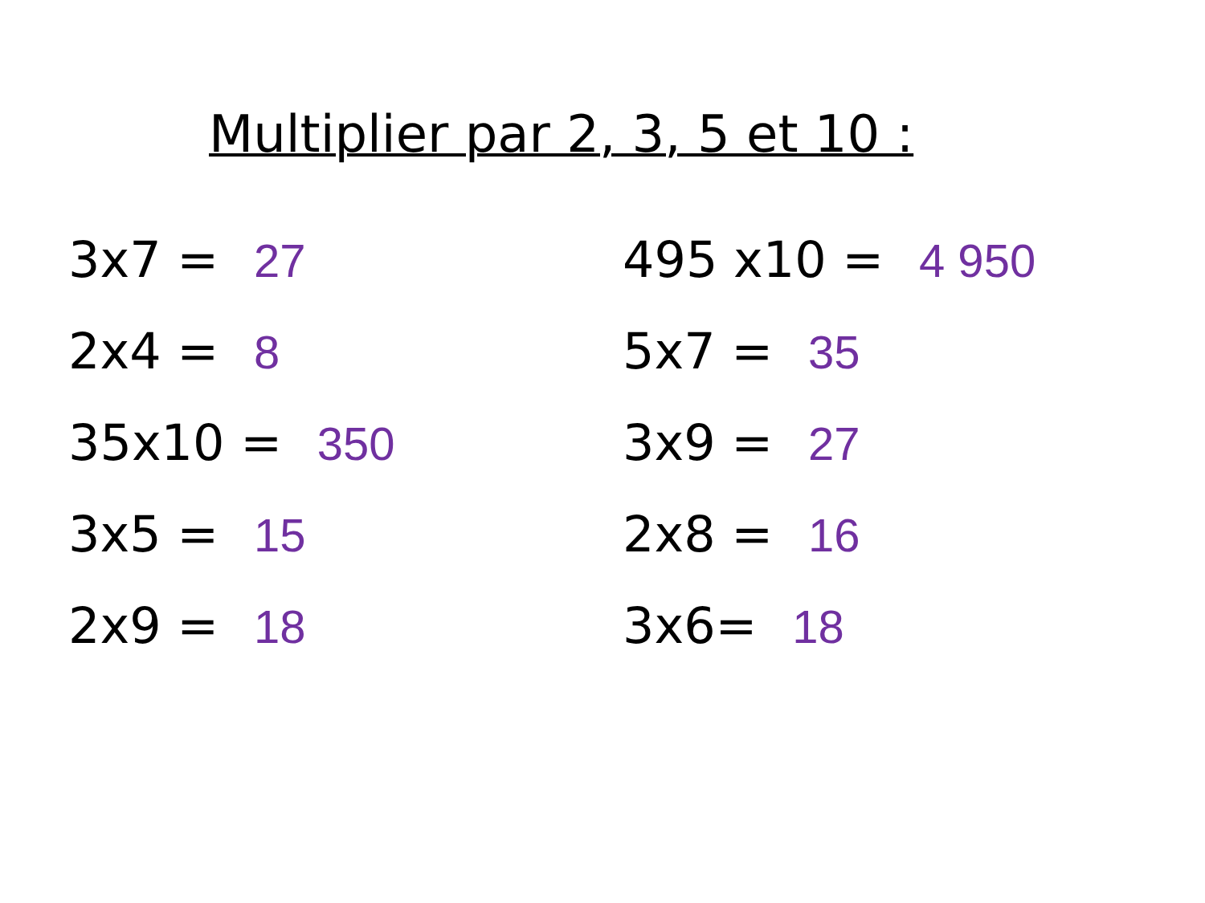Multiplier par 2, 3, 5 et 10 :
3x7 = 27
2x4 = 8
35x10 = 350
3x5 = 15
2x9 = 18
495 x10 = 4 950
5x7 = 35
3x9 = 27
2x8 = 16
3x6= 18